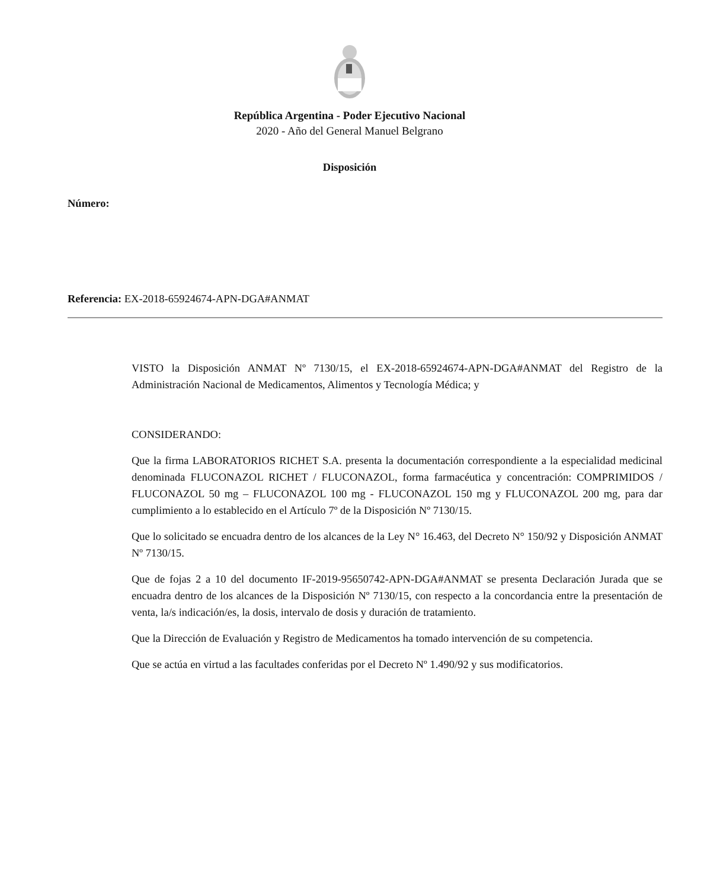República Argentina - Poder Ejecutivo Nacional
2020 - Año del General Manuel Belgrano
Disposición
Número:
Referencia: EX-2018-65924674-APN-DGA#ANMAT
VISTO la Disposición ANMAT Nº 7130/15, el EX-2018-65924674-APN-DGA#ANMAT del Registro de la Administración Nacional de Medicamentos, Alimentos y Tecnología Médica; y
CONSIDERANDO:
Que la firma LABORATORIOS RICHET S.A. presenta la documentación correspondiente a la especialidad medicinal denominada FLUCONAZOL RICHET / FLUCONAZOL, forma farmacéutica y concentración: COMPRIMIDOS / FLUCONAZOL 50 mg – FLUCONAZOL 100 mg - FLUCONAZOL 150 mg y FLUCONAZOL 200 mg, para dar cumplimiento a lo establecido en el Artículo 7º de la Disposición Nº 7130/15.
Que lo solicitado se encuadra dentro de los alcances de la Ley N° 16.463, del Decreto N° 150/92 y Disposición ANMAT Nº 7130/15.
Que de fojas 2 a 10 del documento IF-2019-95650742-APN-DGA#ANMAT se presenta Declaración Jurada que se encuadra dentro de los alcances de la Disposición Nº 7130/15, con respecto a la concordancia entre la presentación de venta, la/s indicación/es, la dosis, intervalo de dosis y duración de tratamiento.
Que la Dirección de Evaluación y Registro de Medicamentos ha tomado intervención de su competencia.
Que se actúa en virtud a las facultades conferidas por el Decreto Nº 1.490/92 y sus modificatorios.